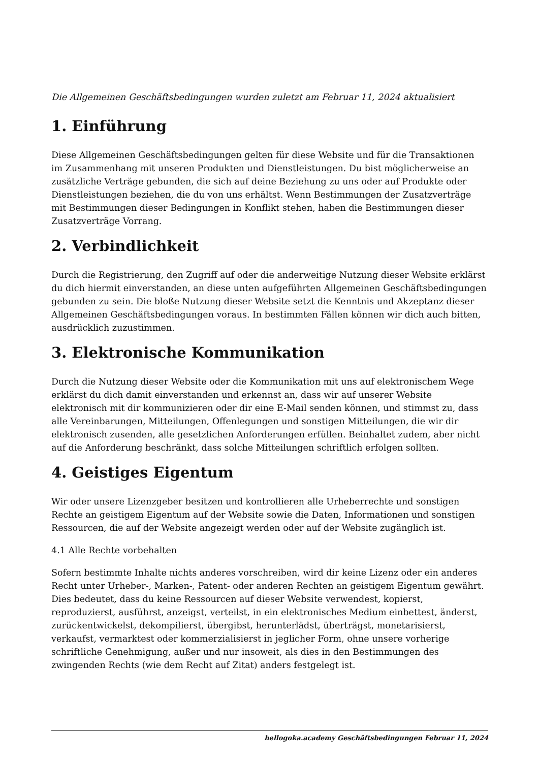Die Allgemeinen Geschäftsbedingungen wurden zuletzt am Februar 11, 2024 aktualisiert
1. Einführung
Diese Allgemeinen Geschäftsbedingungen gelten für diese Website und für die Transaktionen im Zusammenhang mit unseren Produkten und Dienstleistungen. Du bist möglicherweise an zusätzliche Verträge gebunden, die sich auf deine Beziehung zu uns oder auf Produkte oder Dienstleistungen beziehen, die du von uns erhältst. Wenn Bestimmungen der Zusatzverträge mit Bestimmungen dieser Bedingungen in Konflikt stehen, haben die Bestimmungen dieser Zusatzverträge Vorrang.
2. Verbindlichkeit
Durch die Registrierung, den Zugriff auf oder die anderweitige Nutzung dieser Website erklärst du dich hiermit einverstanden, an diese unten aufgeführten Allgemeinen Geschäftsbedingungen gebunden zu sein. Die bloße Nutzung dieser Website setzt die Kenntnis und Akzeptanz dieser Allgemeinen Geschäftsbedingungen voraus. In bestimmten Fällen können wir dich auch bitten, ausdrücklich zuzustimmen.
3. Elektronische Kommunikation
Durch die Nutzung dieser Website oder die Kommunikation mit uns auf elektronischem Wege erklärst du dich damit einverstanden und erkennst an, dass wir auf unserer Website elektronisch mit dir kommunizieren oder dir eine E-Mail senden können, und stimmst zu, dass alle Vereinbarungen, Mitteilungen, Offenlegungen und sonstigen Mitteilungen, die wir dir elektronisch zusenden, alle gesetzlichen Anforderungen erfüllen. Beinhaltet zudem, aber nicht auf die Anforderung beschränkt, dass solche Mitteilungen schriftlich erfolgen sollten.
4. Geistiges Eigentum
Wir oder unsere Lizenzgeber besitzen und kontrollieren alle Urheberrechte und sonstigen Rechte an geistigem Eigentum auf der Website sowie die Daten, Informationen und sonstigen Ressourcen, die auf der Website angezeigt werden oder auf der Website zugänglich ist.
4.1 Alle Rechte vorbehalten
Sofern bestimmte Inhalte nichts anderes vorschreiben, wird dir keine Lizenz oder ein anderes Recht unter Urheber-, Marken-, Patent- oder anderen Rechten an geistigem Eigentum gewährt. Dies bedeutet, dass du keine Ressourcen auf dieser Website verwendest, kopierst, reproduzierst, ausführst, anzeigst, verteilst, in ein elektronisches Medium einbettest, änderst, zurückentwickelst, dekompilierst, übergibst, herunterlädst, überträgst, monetarisierst, verkaufst, vermarktest oder kommerzialisierst in jeglicher Form, ohne unsere vorherige schriftliche Genehmigung, außer und nur insoweit, als dies in den Bestimmungen des zwingenden Rechts (wie dem Recht auf Zitat) anders festgelegt ist.
hellogoka.academy Geschäftsbedingungen Februar 11, 2024